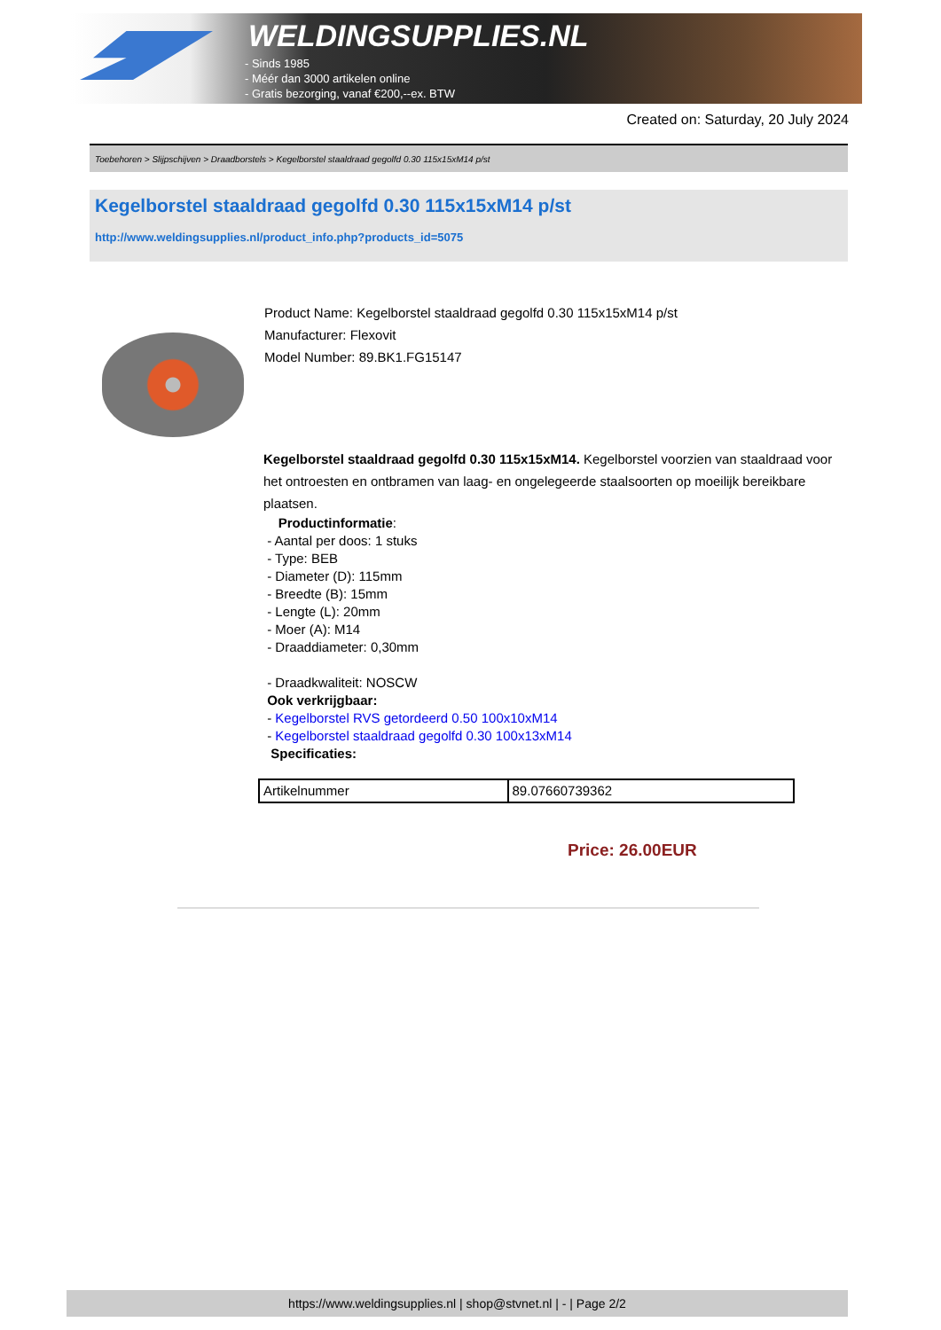WELDINGSUPPLIES.NL
- Sinds 1985
- Méér dan 3000 artikelen online
- Gratis bezorging, vanaf €200,--ex. BTW
Created on: Saturday, 20 July 2024
Toebehoren > Slijpschijven > Draadborstels > Kegelborstel staaldraad gegolfd 0.30 115x15xM14 p/st
Kegelborstel staaldraad gegolfd 0.30 115x15xM14 p/st
http://www.weldingsupplies.nl/product_info.php?products_id=5075
Product Name: Kegelborstel staaldraad gegolfd 0.30 115x15xM14 p/st
Manufacturer: Flexovit
Model Number: 89.BK1.FG15147
Kegelborstel staaldraad gegolfd 0.30 115x15xM14. Kegelborstel voorzien van staaldraad voor het ontroesten en ontbramen van laag- en ongelegeerde staalsoorten op moeilijk bereikbare plaatsen.
Productinformatie:
- Aantal per doos: 1 stuks
- Type: BEB
- Diameter (D): 115mm
- Breedte (B): 15mm
- Lengte (L): 20mm
- Moer (A): M14
- Draaddiameter: 0,30mm
- Draadkwaliteit: NOSCW
Ook verkrijgbaar:
- Kegelborstel RVS getordeerd 0.50 100x10xM14
- Kegelborstel staaldraad gegolfd 0.30 100x13xM14
Specificaties:
| Artikelnummer | 89.07660739362 |
Price: 26.00EUR
https://www.weldingsupplies.nl | shop@stvnet.nl | - | Page 2/2